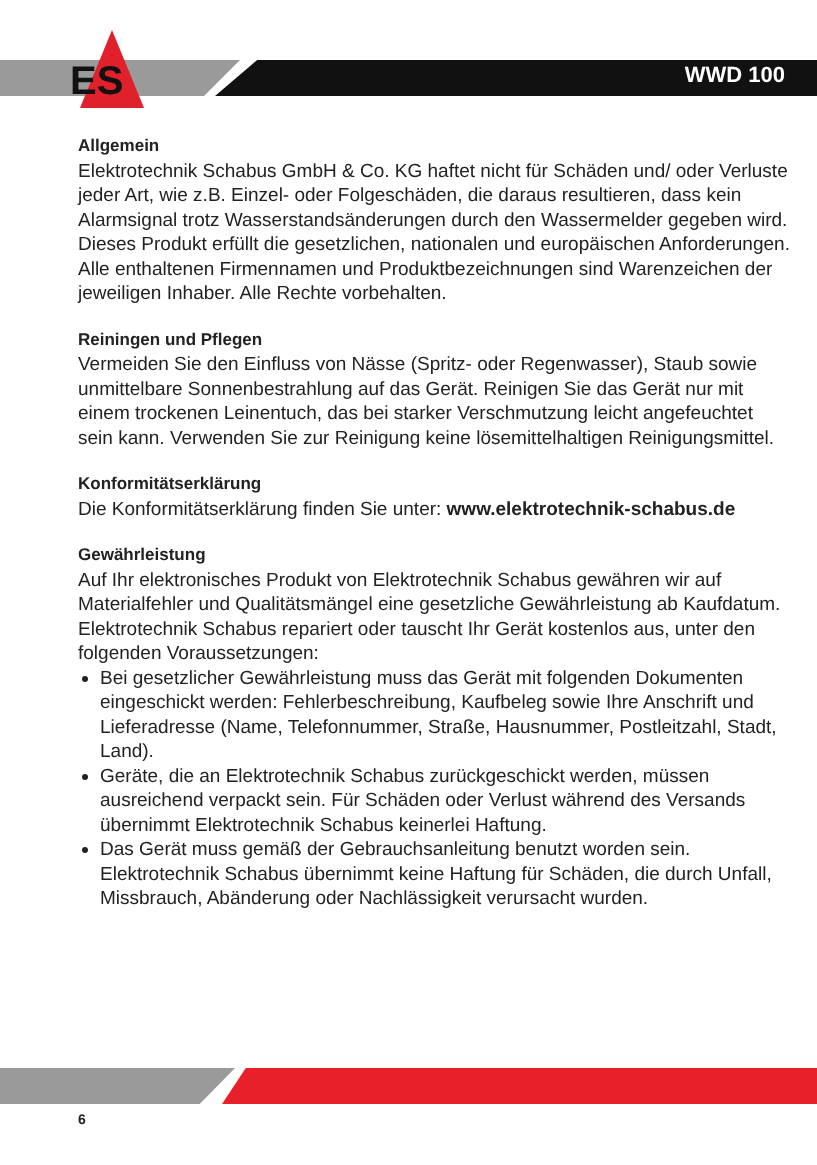ES WWD 100
Allgemein
Elektrotechnik Schabus GmbH & Co. KG haftet nicht für Schäden und/ oder Verluste jeder Art, wie z.B. Einzel- oder Folgeschäden, die daraus resultieren, dass kein Alarmsignal trotz Wasserstandsänderungen durch den Wassermelder gegeben wird.
Dieses Produkt erfüllt die gesetzlichen, nationalen und europäischen Anforderungen. Alle enthaltenen Firmennamen und Produktbezeichnungen sind Warenzeichen der jeweiligen Inhaber. Alle Rechte vorbehalten.
Reiningen und Pflegen
Vermeiden Sie den Einfluss von Nässe (Spritz- oder Regenwasser), Staub sowie unmittelbare Sonnenbestrahlung auf das Gerät. Reinigen Sie das Gerät nur mit einem trockenen Leinentuch, das bei starker Verschmutzung leicht angefeuchtet sein kann. Verwenden Sie zur Reinigung keine lösemittelhaltigen Reinigungsmittel.
Konformitätserklärung
Die Konformitätserklärung finden Sie unter: www.elektrotechnik-schabus.de
Gewährleistung
Auf Ihr elektronisches Produkt von Elektrotechnik Schabus gewähren wir auf Materialfehler und Qualitätsmängel eine gesetzliche Gewährleistung ab Kaufdatum. Elektrotechnik Schabus repariert oder tauscht Ihr Gerät kostenlos aus, unter den folgenden Voraussetzungen:
Bei gesetzlicher Gewährleistung muss das Gerät mit folgenden Dokumenten eingeschickt werden: Fehlerbeschreibung, Kaufbeleg sowie Ihre Anschrift und Lieferadresse (Name, Telefonnummer, Straße, Hausnummer, Postleitzahl, Stadt, Land).
Geräte, die an Elektrotechnik Schabus zurückgeschickt werden, müssen ausreichend verpackt sein. Für Schäden oder Verlust während des Versands übernimmt Elektrotechnik Schabus keinerlei Haftung.
Das Gerät muss gemäß der Gebrauchsanleitung benutzt worden sein. Elektrotechnik Schabus übernimmt keine Haftung für Schäden, die durch Unfall, Missbrauch, Abänderung oder Nachlässigkeit verursacht wurden.
6